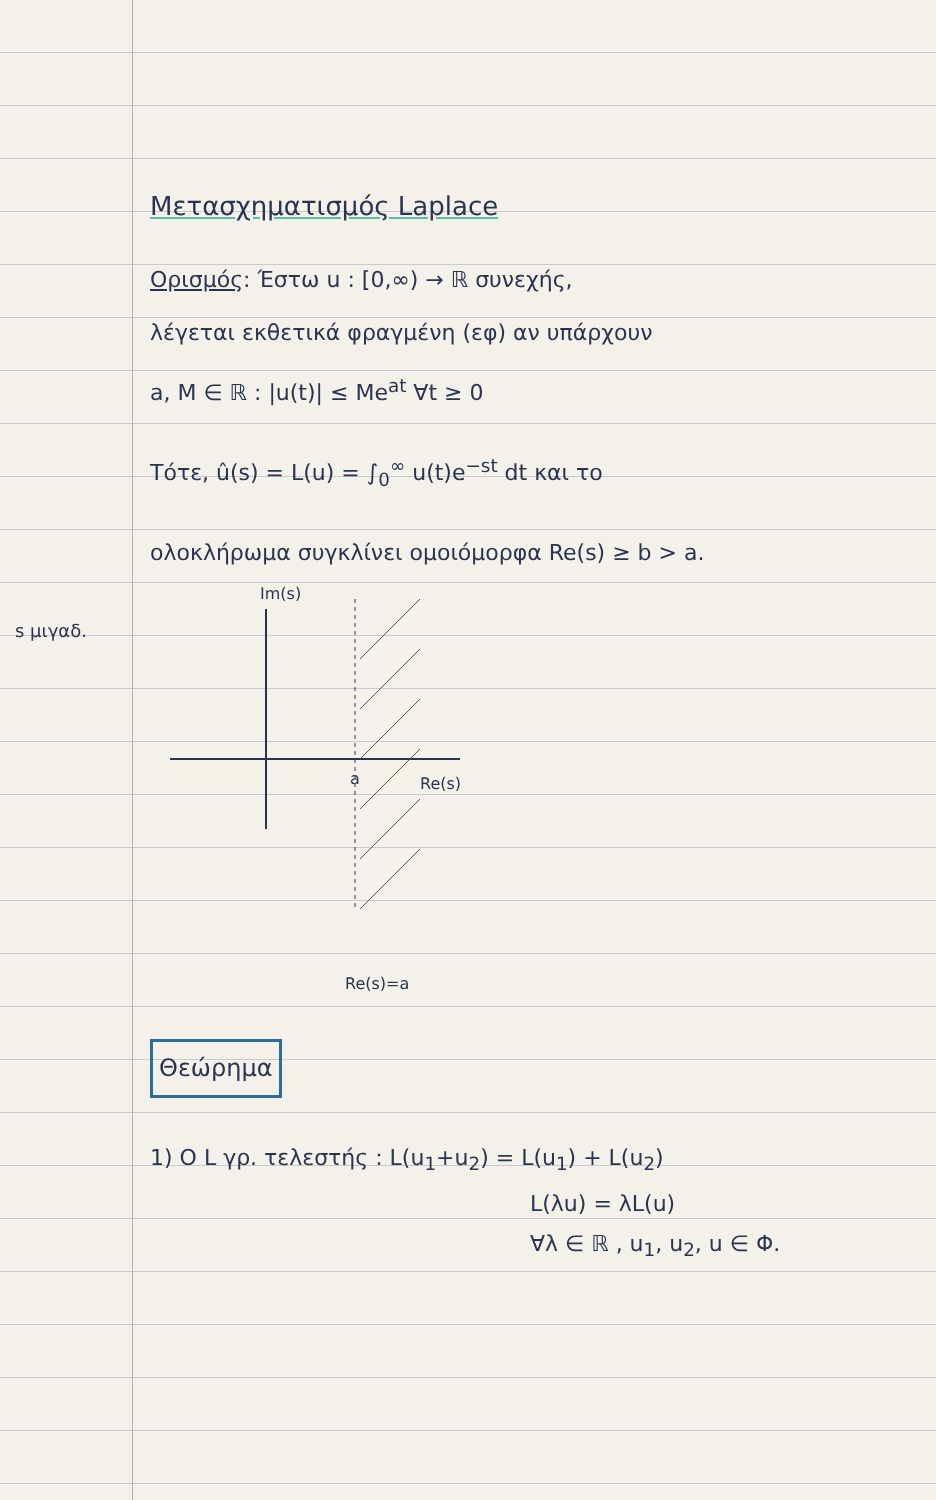s μιγαδ.
Μετασχηματισμός Laplace
Ορισμός: Έστω u : [0,∞) → ℝ συνεχής,
λέγεται εκθετικά φραγμένη (εφ) αν υπάρχουν
a, M ∈ ℝ : |u(t)| ≤ Me<sup>at</sup> ∀t ≥ 0
Τότε, û(s) = L(u) = ∫<sub>0</sub><sup>∞</sup> u(t)e<sup>−st</sup> dt και το
ολοκλήρωμα συγκλίνει ομοιόμορφα Re(s) ≥ b > a.
Im(s)
a
Re(s)
Re(s)=a
Θεώρημα
1) Ο L γρ. τελεστής : L(u<sub>1</sub>+u<sub>2</sub>) = L(u<sub>1</sub>) + L(u<sub>2</sub>)
L(λu) = λL(u)
∀λ ∈ ℝ , u<sub>1</sub>, u<sub>2</sub>, u ∈ Φ.